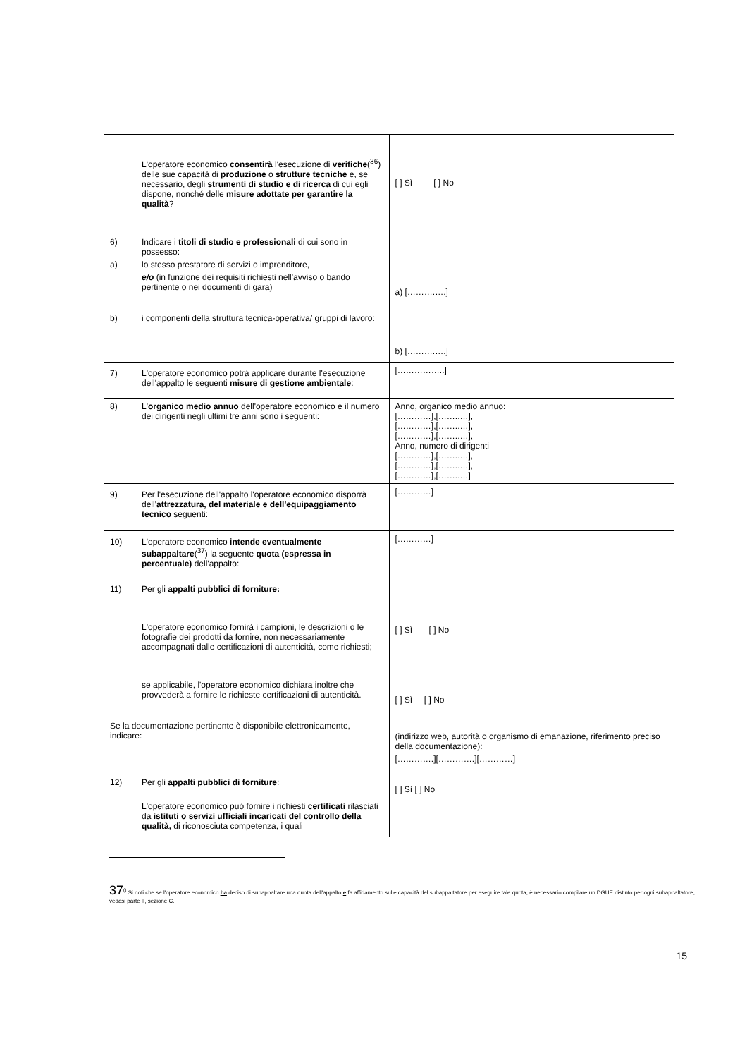| L'operatore economico consentirà l'esecuzione di verifiche (<sup>36</sup>) delle sue capacità di produzione o strutture tecniche e, se necessario, degli strumenti di studio e di ricerca di cui egli dispone, nonché delle misure adottate per garantire la qualità ? | [ ] Sì [ ] No |
| 6) Indicare i titoli di studio e professionali di cui sono in possesso: a) lo stesso prestatore di servizi o imprenditore, e/o (in funzione dei requisiti richiesti nell'avviso o bando pertinente o nei documenti di gara) b) i componenti della struttura tecnica-operativa/ gruppi di lavoro: | a) [……….….] b) [……….….] |
| 7) L'operatore economico potrà applicare durante l'esecuzione dell'appalto le seguenti misure di gestione ambientale : | [……………..] |
| 8) L' organico medio annuo dell'operatore economico e il numero dei dirigenti negli ultimi tre anni sono i seguenti: | Anno, organico medio annuo: […………],[……..…], […………],[……..…], […………],[……..…], Anno, numero di dirigenti […………],[……..…], […………],[……..…], […………],[……..…] |
| 9) Per l'esecuzione dell'appalto l'operatore economico disporrà dell' attrezzatura, del materiale e dell'equipaggiamento tecnico seguenti: | […………] |
| 10) L'operatore economico intende eventualmente subappaltare (<sup>37</sup>) la seguente quota (espressa in percentuale) dell'appalto: | […………] |
| 11) Per gli appalti pubblici di forniture: L'operatore economico fornirà i campioni, le descrizioni o le fotografie dei prodotti da fornire, non necessariamente accompagnati dalle certificazioni di autenticità, come richiesti; se applicabile, l'operatore economico dichiara inoltre che provvederà a fornire le richieste certificazioni di autenticità. Se la documentazione pertinente è disponibile elettronicamente, indicare: | [ ] Sì [ ] No [ ] Sì [ ] No (indirizzo web, autorità o organismo di emanazione, riferimento preciso della documentazione): [………….][………….][…………] |
| 12) Per gli appalti pubblici di forniture : L'operatore economico può fornire i richiesti certificati rilasciati da istituti o servizi ufficiali incaricati del controllo della qualità, di riconosciuta competenza, i quali | [ ] Sì [ ] No |
37<sup>()</sup> Si noti che se l'operatore economico ha deciso di subappaltare una quota dell'appalto e fa affidamento sulle capacità del subappaltatore per eseguire tale quota, è necessario compilare un DGUE distinto per ogni subappaltatore, vedasi parte II, sezione C.
15